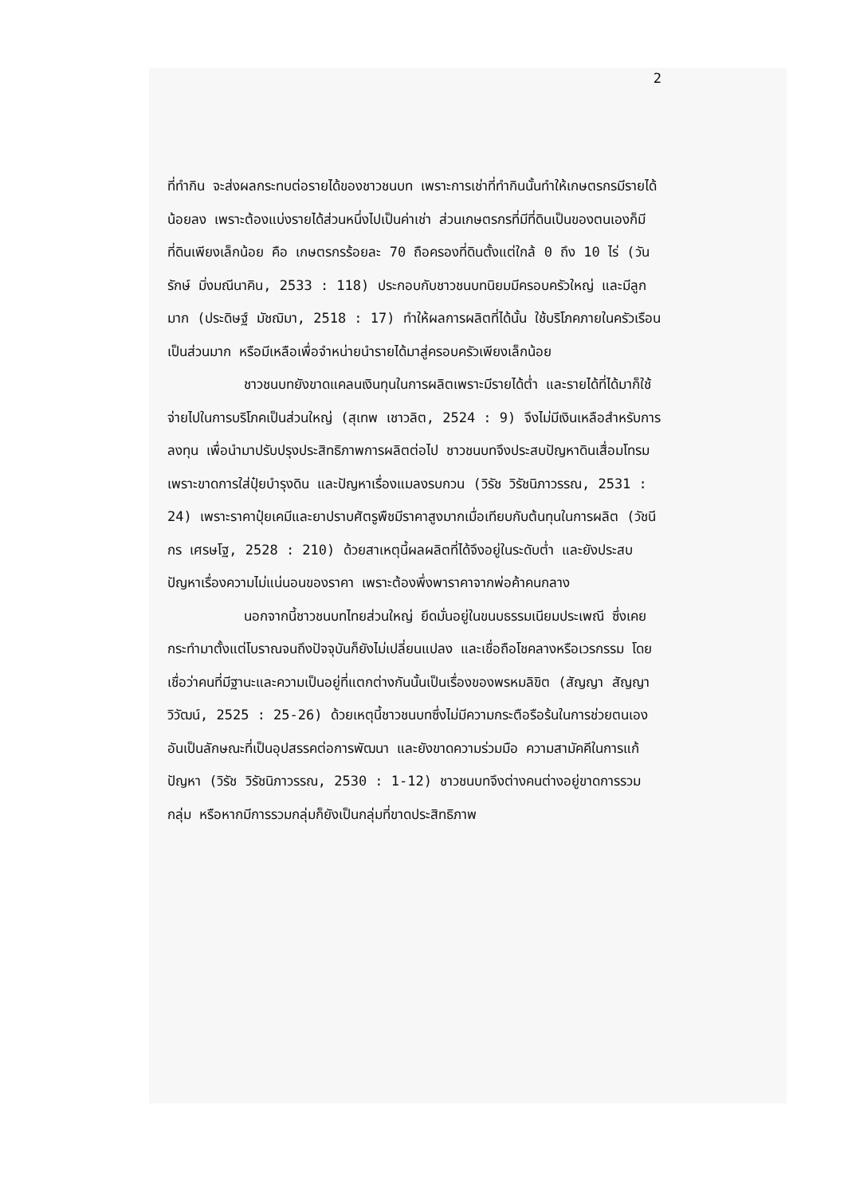2
ที่ทำกิน จะส่งผลกระทบต่อรายได้ของชาวชนบท เพราะการเช่าที่ทำกินนั้นทำให้เกษตรกรมีรายได้น้อยลง เพราะต้องแบ่งรายได้ส่วนหนึ่งไปเป็นค่าเช่า ส่วนเกษตรกรที่มีที่ดินเป็นของตนเองก็มีที่ดินเพียงเล็กน้อย คือ เกษตรกรร้อยละ 70 ถือครองที่ดินตั้งแต่ใกล้ 0 ถึง 10 ไร่ (วันรักษ์ มิ่งมณีนาคิน, 2533 : 118) ประกอบกับชาวชนบทนิยมมีครอบครัวใหญ่ และมีลูกมาก (ประดิษฐ์ มัชฌิมา, 2518 : 17) ทำให้ผลการผลิตที่ได้นั้น ใช้บริโภคภายในครัวเรือนเป็นส่วนมาก หรือมีเหลือเพื่อจำหน่ายนำรายได้มาสู่ครอบครัวเพียงเล็กน้อย
ชาวชนบทยังขาดแคลนเงินทุนในการผลิตเพราะมีรายได้ต่ำ และรายได้ที่ได้มาก็ใช้จ่ายไปในการบริโภคเป็นส่วนใหญ่ (สุเทพ เชาวลิต, 2524 : 9) จึงไม่มีเงินเหลือสำหรับการลงทุน เพื่อนำมาปรับปรุงประสิทธิภาพการผลิตต่อไป ชาวชนบทจึงประสบปัญหาดินเสื่อมโทรม เพราะขาดการใส่ปุ๋ยบำรุงดิน และปัญหาเรื่องแมลงรบกวน (วิรัช วิรัชนิภาวรรณ, 2531 : 24) เพราะราคาปุ๋ยเคมีและยาปราบศัตรูพืชมีราคาสูงมากเมื่อเทียบกับต้นทุนในการผลิต (วัชนีกร เศรษโฐ, 2528 : 210) ด้วยสาเหตุนี้ผลผลิตที่ได้จึงอยู่ในระดับต่ำ และยังประสบปัญหาเรื่องความไม่แน่นอนของราคา เพราะต้องพึ่งพาราคาจากพ่อค้าคนกลาง
นอกจากนี้ชาวชนบทไทยส่วนใหญ่ ยึดมั่นอยู่ในขนบธรรมเนียมประเพณี ซึ่งเคยกระทำมาตั้งแต่โบราณจนถึงปัจจุบันก็ยังไม่เปลี่ยนแปลง และเชื่อถือโชคลางหรือเวรกรรม โดยเชื่อว่าคนที่มีฐานะและความเป็นอยู่ที่แตกต่างกันนั้นเป็นเรื่องของพรหมลิขิต (สัญญา สัญญาวิวัฒน์, 2525 : 25-26) ด้วยเหตุนี้ชาวชนบทซึ่งไม่มีความกระตือรือร้นในการช่วยตนเอง อันเป็นลักษณะที่เป็นอุปสรรคต่อการพัฒนา และยังขาดความร่วมมือ ความสามัคคีในการแก้ปัญหา (วิรัช วิรัชนิภาวรรณ, 2530 : 1-12) ชาวชนบทจึงต่างคนต่างอยู่ขาดการรวมกลุ่ม หรือหากมีการรวมกลุ่มก็ยังเป็นกลุ่มที่ขาดประสิทธิภาพ